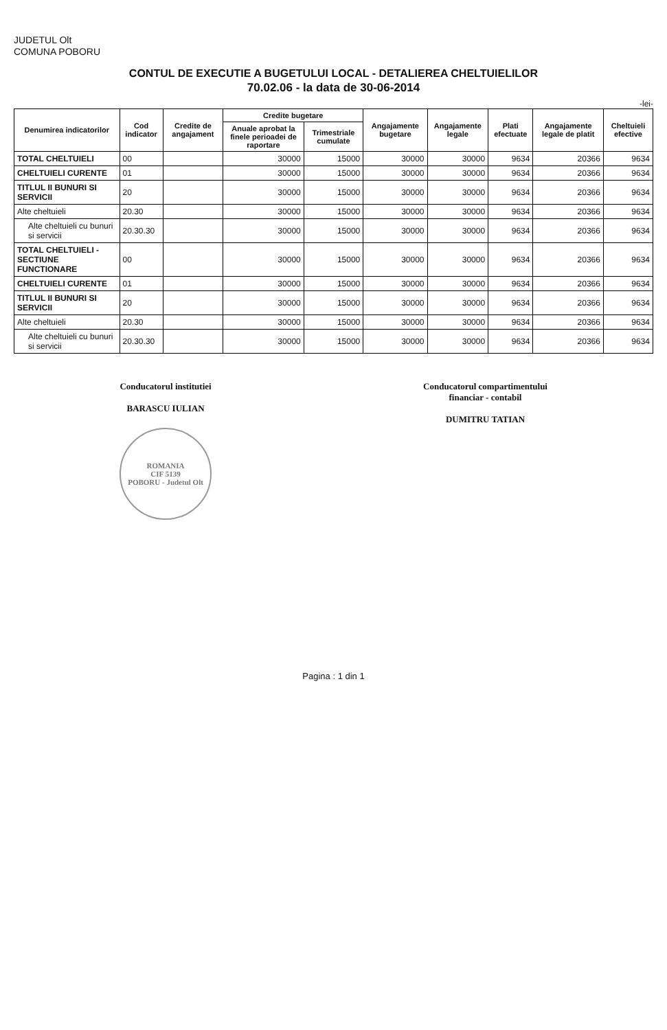JUDETUL Olt
COMUNA POBORU
CONTUL DE EXECUTIE A BUGETULUI LOCAL - DETALIEREA CHELTUIELILOR
70.02.06 - la data de 30-06-2014
-lei-
| Denumirea indicatorilor | Cod indicator | Credite de angajament | Credite bugetare | | Angajamente bugetare | Angajamente legale | Plati efectuate | Angajamente legale de platit | Cheltuieli efective |
| --- | --- | --- | --- | --- | --- | --- | --- | --- | --- |
| | | | Anuale aprobat la finele perioadei de raportare | Trimestriale cumulate | | | | | |
| TOTAL CHELTUIELI | 00 | | 30000 | 15000 | 30000 | 30000 | 9634 | 20366 | 9634 |
| CHELTUIELI CURENTE | 01 | | 30000 | 15000 | 30000 | 30000 | 9634 | 20366 | 9634 |
| TITLUL II BUNURI SI SERVICII | 20 | | 30000 | 15000 | 30000 | 30000 | 9634 | 20366 | 9634 |
| Alte cheltuieli | 20.30 | | 30000 | 15000 | 30000 | 30000 | 9634 | 20366 | 9634 |
| Alte cheltuieli cu bunuri si servicii | 20.30.30 | | 30000 | 15000 | 30000 | 30000 | 9634 | 20366 | 9634 |
| TOTAL CHELTUIELI - SECTIUNE FUNCTIONARE | 00 | | 30000 | 15000 | 30000 | 30000 | 9634 | 20366 | 9634 |
| CHELTUIELI CURENTE | 01 | | 30000 | 15000 | 30000 | 30000 | 9634 | 20366 | 9634 |
| TITLUL II BUNURI SI SERVICII | 20 | | 30000 | 15000 | 30000 | 30000 | 9634 | 20366 | 9634 |
| Alte cheltuieli | 20.30 | | 30000 | 15000 | 30000 | 30000 | 9634 | 20366 | 9634 |
| Alte cheltuieli cu bunuri si servicii | 20.30.30 | | 30000 | 15000 | 30000 | 30000 | 9634 | 20366 | 9634 |
Conducatorul institutiei
BARASCU IULIAN
ROMANIA
CIF 5139
POBORU - Judetul Olt
Conducatorul compartimentului
financiar - contabil
DUMITRU TATIAN
Pagina : 1 din 1